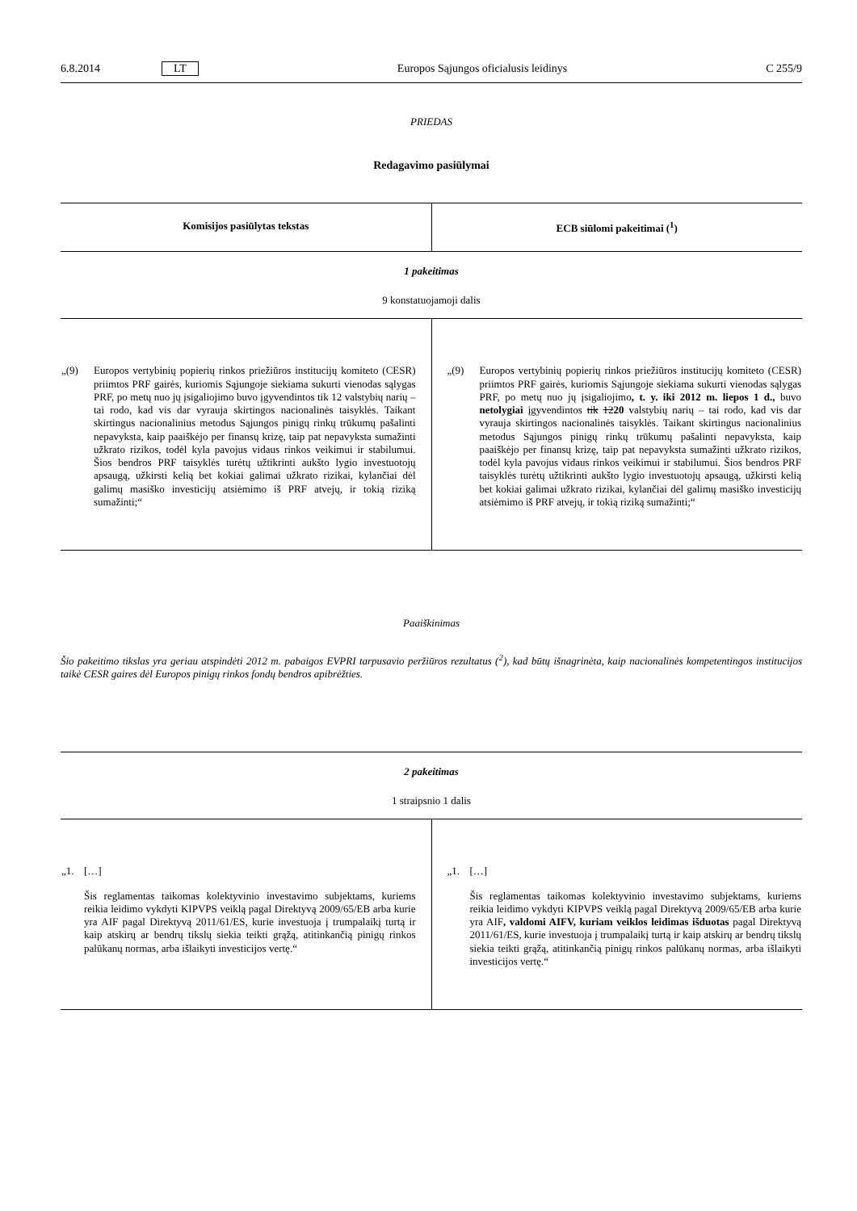6.8.2014 LT Europos Sąjungos oficialusis leidinys C 255/9
PRIEDAS
Redagavimo pasiūlymai
| Komisijos pasiūlytas tekstas | ECB siūlomi pakeitimai (<sup>1</sup>) |
| --- | --- |
| 1 pakeitimas | |
| 9 konstatuojamoji dalis | |
| „(9) Europos vertybinių popierių rinkos priežiūros institucijų komiteto (CESR) priimtos PRF gairės, kuriomis Sąjungoje siekiama sukurti vienodas sąlygas PRF, po metų nuo jų įsigaliojimo buvo įgyvendintos tik 12 valstybių narių – tai rodo, kad vis dar vyrauja skirtingos nacionalinės taisyklės. Taikant skirtingus nacionalinius metodus Sąjungos pinigų rinkų trūkumų pašalinti nepavyksta, kaip paaiškėjo per finansų krizę, taip pat nepavyksta sumažinti užkrato rizikos, todėl kyla pavojus vidaus rinkos veikimui ir stabilumui. Šios bendros PRF taisyklės turėtų užtikrinti aukšto lygio investuotojų apsaugą, užkirsti kelią bet kokiai galimai užkrato rizikai, kylančiai dėl galimų masiško investicijų atsiėmimo iš PRF atvejų, ir tokią riziką sumažinti;“ | „(9) Europos vertybinių popierių rinkos priežiūros institucijų komiteto (CESR) priimtos PRF gairės, kuriomis Sąjungoje siekiama sukurti vienodas sąlygas PRF, po metų nuo jų įsigaliojimo , t. y. iki 2012 m. liepos 1 d., buvo netolygiai įgyvendintos tik 12 20 valstybių narių – tai rodo, kad vis dar vyrauja skirtingos nacionalinės taisyklės. Taikant skirtingus nacionalinius metodus Sąjungos pinigų rinkų trūkumų pašalinti nepavyksta, kaip paaiškėjo per finansų krizę, taip pat nepavyksta sumažinti užkrato rizikos, todėl kyla pavojus vidaus rinkos veikimui ir stabilumui. Šios bendros PRF taisyklės turėtų užtikrinti aukšto lygio investuotojų apsaugą, užkirsti kelią bet kokiai galimai užkrato rizikai, kylančiai dėl galimų masiško investicijų atsiėmimo iš PRF atvejų, ir tokią riziką sumažinti;“ |
Paaiškinimas
Šio pakeitimo tikslas yra geriau atspindėti 2012 m. pabaigos EVPRI tarpusavio peržiūros rezultatus (<sup>2</sup>), kad būtų išnagrinėta, kaip nacionalinės kompetentingos institucijos taikė CESR gaires dėl Europos pinigų rinkos fondų bendros apibrėžties.
| 2 pakeitimas | |
| 1 straipsnio 1 dalis | |
| „1. […] Šis reglamentas taikomas kolektyvinio investavimo subjektams, kuriems reikia leidimo vykdyti KIPVPS veiklą pagal Direktyvą 2009/65/EB arba kurie yra AIF pagal Direktyvą 2011/61/ES, kurie investuoja į trumpalaikį turtą ir kaip atskirų ar bendrų tikslų siekia teikti grąžą, atitinkančią pinigų rinkos palūkanų normas, arba išlaikyti investicijos vertę.“ | „1. […] Šis reglamentas taikomas kolektyvinio investavimo subjektams, kuriems reikia leidimo vykdyti KIPVPS veiklą pagal Direktyvą 2009/65/EB arba kurie yra AIF , valdomi AIFV, kuriam veiklos leidimas išduotas pagal Direktyvą 2011/61/ES, kurie investuoja į trumpalaikį turtą ir kaip atskirų ar bendrų tikslų siekia teikti grąžą, atitinkančią pinigų rinkos palūkanų normas, arba išlaikyti investicijos vertę.“ |